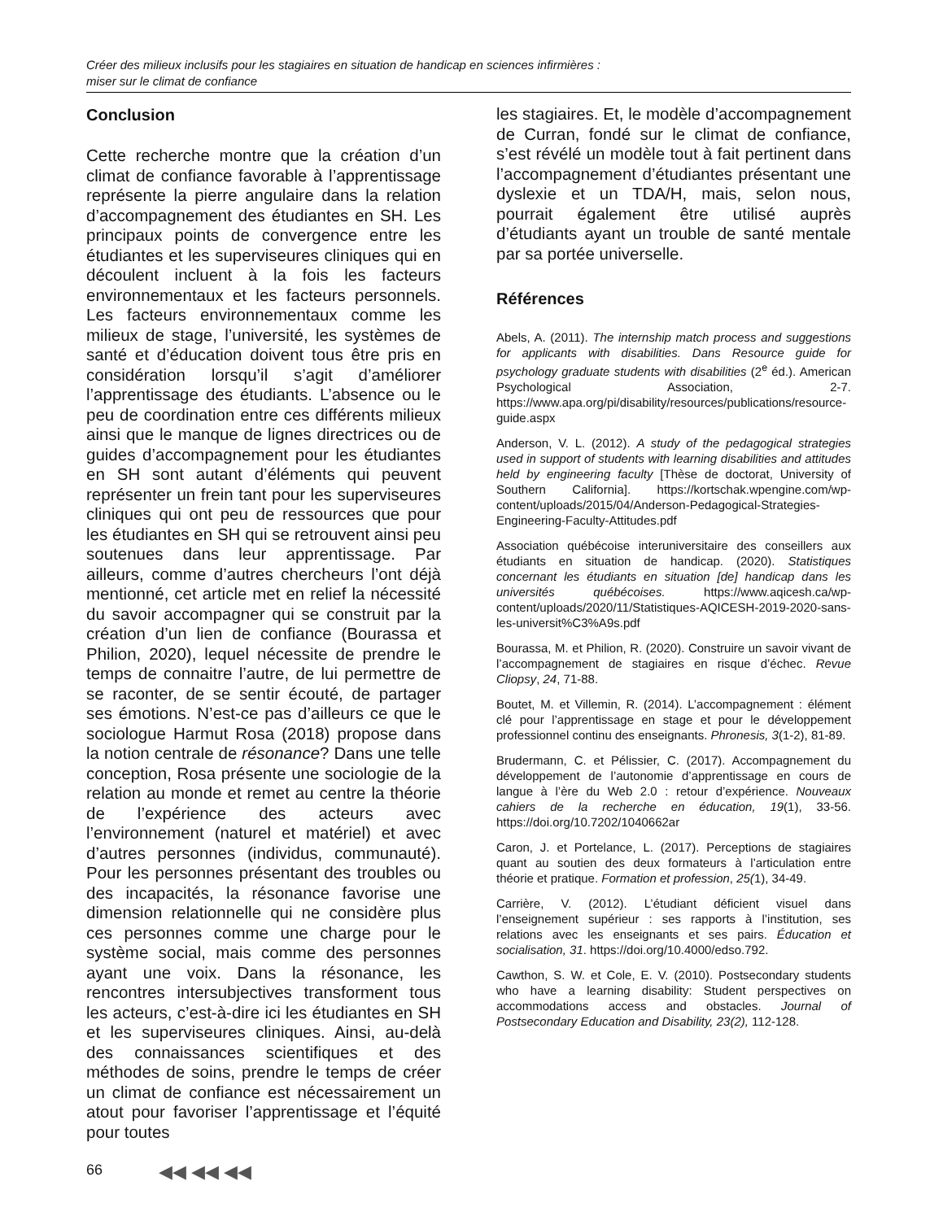Créer des milieux inclusifs pour les stagiaires en situation de handicap en sciences infirmières :
miser sur le climat de confiance
Conclusion
Cette recherche montre que la création d’un climat de confiance favorable à l’apprentissage représente la pierre angulaire dans la relation d’accompagnement des étudiantes en SH. Les principaux points de convergence entre les étudiantes et les superviseures cliniques qui en découlent incluent à la fois les facteurs environnementaux et les facteurs personnels. Les facteurs environnementaux comme les milieux de stage, l’université, les systèmes de santé et d’éducation doivent tous être pris en considération lorsqu’il s’agit d’améliorer l’apprentissage des étudiants. L’absence ou le peu de coordination entre ces différents milieux ainsi que le manque de lignes directrices ou de guides d’accompagnement pour les étudiantes en SH sont autant d’éléments qui peuvent représenter un frein tant pour les superviseures cliniques qui ont peu de ressources que pour les étudiantes en SH qui se retrouvent ainsi peu soutenues dans leur apprentissage. Par ailleurs, comme d’autres chercheurs l’ont déjà mentionné, cet article met en relief la nécessité du savoir accompagner qui se construit par la création d’un lien de confiance (Bourassa et Philion, 2020), lequel nécessite de prendre le temps de connaitre l’autre, de lui permettre de se raconter, de se sentir écouté, de partager ses émotions. N’est-ce pas d’ailleurs ce que le sociologue Harmut Rosa (2018) propose dans la notion centrale de résonance? Dans une telle conception, Rosa présente une sociologie de la relation au monde et remet au centre la théorie de l’expérience des acteurs avec l’environnement (naturel et matériel) et avec d’autres personnes (individus, communauté). Pour les personnes présentant des troubles ou des incapacités, la résonance favorise une dimension relationnelle qui ne considère plus ces personnes comme une charge pour le système social, mais comme des personnes ayant une voix. Dans la résonance, les rencontres intersubjectives transforment tous les acteurs, c’est-à-dire ici les étudiantes en SH et les superviseures cliniques. Ainsi, au-delà des connaissances scientifiques et des méthodes de soins, prendre le temps de créer un climat de confiance est nécessairement un atout pour favoriser l’apprentissage et l’équité pour toutes
les stagiaires. Et, le modèle d’accompagnement de Curran, fondé sur le climat de confiance, s’est révélé un modèle tout à fait pertinent dans l’accompagnement d’étudiantes présentant une dyslexie et un TDA/H, mais, selon nous, pourrait également être utilisé auprès d’étudiants ayant un trouble de santé mentale par sa portée universelle.
Références
Abels, A. (2011). The internship match process and suggestions for applicants with disabilities. Dans Resource guide for psychology graduate students with disabilities (2<sup>e</sup> éd.). American Psychological Association, 2-7. https://www.apa.org/pi/disability/resources/publications/resource-guide.aspx
Anderson, V. L. (2012). A study of the pedagogical strategies used in support of students with learning disabilities and attitudes held by engineering faculty [Thèse de doctorat, University of Southern California]. https://kortschak.wpengine.com/wp-content/uploads/2015/04/Anderson-Pedagogical-Strategies-Engineering-Faculty-Attitudes.pdf
Association québécoise interuniversitaire des conseillers aux étudiants en situation de handicap. (2020). Statistiques concernant les étudiants en situation [de] handicap dans les universités québécoises. https://www.aqicesh.ca/wp-content/uploads/2020/11/Statistiques-AQICESH-2019-2020-sans-les-universit%C3%A9s.pdf
Bourassa, M. et Philion, R. (2020). Construire un savoir vivant de l’accompagnement de stagiaires en risque d’échec. Revue Cliopsy, 24, 71-88.
Boutet, M. et Villemin, R. (2014). L’accompagnement : élément clé pour l’apprentissage en stage et pour le développement professionnel continu des enseignants. Phronesis, 3(1-2), 81-89.
Brudermann, C. et Pélissier, C. (2017). Accompagnement du développement de l’autonomie d’apprentissage en cours de langue à l’ère du Web 2.0 : retour d’expérience. Nouveaux cahiers de la recherche en éducation, 19(1), 33-56. https://doi.org/10.7202/1040662ar
Caron, J. et Portelance, L. (2017). Perceptions de stagiaires quant au soutien des deux formateurs à l’articulation entre théorie et pratique. Formation et profession, 25(1), 34-49.
Carrière, V. (2012). L’étudiant déficient visuel dans l’enseignement supérieur : ses rapports à l’institution, ses relations avec les enseignants et ses pairs. Éducation et socialisation, 31. https://doi.org/10.4000/edso.792.
Cawthon, S. W. et Cole, E. V. (2010). Postsecondary students who have a learning disability: Student perspectives on accommodations access and obstacles. Journal of Postsecondary Education and Disability, 23(2), 112-128.
66 ◀◀ ◀◀ ◀◀